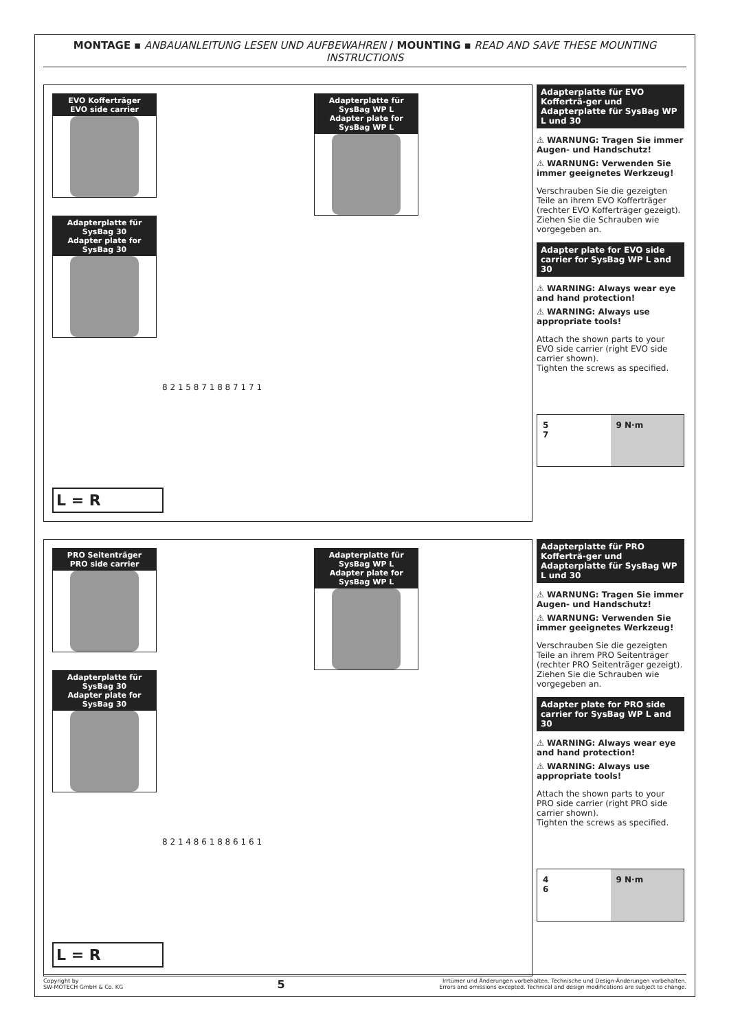MONTAGE ▪ ANBAUANLEITUNG LESEN UND AUFBEWAHREN / MOUNTING ▪ READ AND SAVE THESE MOUNTING INSTRUCTIONS
EVO Kofferträger
EVO side carrier
Adapterplatte für SysBag WP L
Adapter plate for SysBag WP L
Adapterplatte für SysBag 30
Adapter plate for SysBag 30
8 2 1 5 8 7 1 8 8 7 1 7 1
L = R
Adapterplatte für EVO Kofferträ-ger und Adapterplatte für SysBag WP L und 30
⚠ WARNUNG: Tragen Sie immer Augen- und Handschutz!
⚠ WARNUNG: Verwenden Sie immer geeignetes Werkzeug!
Verschrauben Sie die gezeigten Teile an ihrem EVO Kofferträger (rechter EVO Kofferträger gezeigt). Ziehen Sie die Schrauben wie vorgegeben an.
Adapter plate for EVO side carrier for SysBag WP L and 30
⚠ WARNING: Always wear eye and hand protection!
⚠ WARNING: Always use appropriate tools!
Attach the shown parts to your EVO side carrier (right EVO side carrier shown).
Tighten the screws as specified.
5
7
9 N·m
PRO Seitenträger
PRO side carrier
Adapterplatte für SysBag WP L
Adapter plate for SysBag WP L
Adapterplatte für SysBag 30
Adapter plate for SysBag 30
8 2 1 4 8 6 1 8 8 6 1 6 1
L = R
Adapterplatte für PRO Kofferträ-ger und Adapterplatte für SysBag WP L und 30
⚠ WARNUNG: Tragen Sie immer Augen- und Handschutz!
⚠ WARNUNG: Verwenden Sie immer geeignetes Werkzeug!
Verschrauben Sie die gezeigten Teile an ihrem PRO Seitenträger (rechter PRO Seitenträger gezeigt). Ziehen Sie die Schrauben wie vorgegeben an.
Adapter plate for PRO side carrier for SysBag WP L and 30
⚠ WARNING: Always wear eye and hand protection!
⚠ WARNING: Always use appropriate tools!
Attach the shown parts to your PRO side carrier (right PRO side carrier shown).
Tighten the screws as specified.
4
6
9 N·m
Copyright by
SW-MOTECH GmbH & Co. KG
5
Irrtümer und Änderungen vorbehalten. Technische und Design-Änderungen vorbehalten.
Errors and omissions excepted. Technical and design modifications are subject to change.